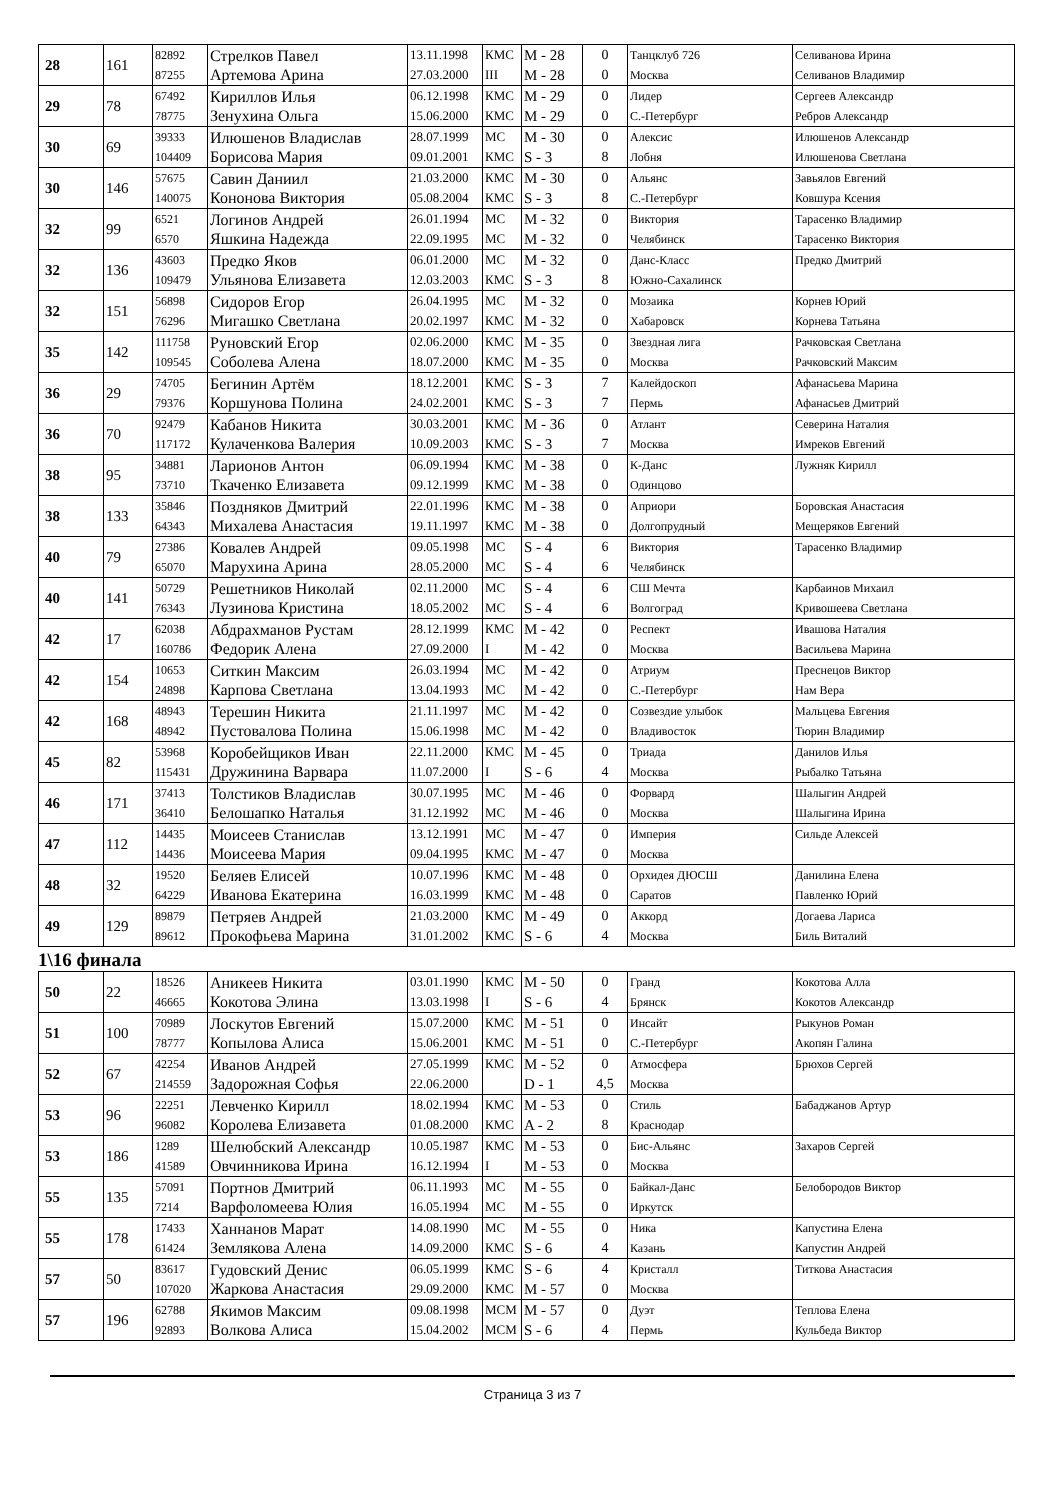| 28 | 161 | 82892 87255 | Стрелков Павел Артемова Арина | 13.11.1998 27.03.2000 | КМС III | M - 28 M - 28 | 0 0 | Танцклуб 726 Москва | Селиванова Ирина Селиванов Владимир |
| 29 | 78 | 67492 78775 | Кириллов Илья Зенухина Ольга | 06.12.1998 15.06.2000 | КМС КМС | M - 29 M - 29 | 0 0 | Лидер С.-Петербург | Сергеев Александр Ребров Александр |
| 30 | 69 | 39333 104409 | Илюшенов Владислав Борисова Мария | 28.07.1999 09.01.2001 | МС КМС | M - 30 S - 3 | 0 8 | Алексис Лобня | Илюшенов Александр Илюшенова Светлана |
| 30 | 146 | 57675 140075 | Савин Даниил Кононова Виктория | 21.03.2000 05.08.2004 | КМС КМС | M - 30 S - 3 | 0 8 | Альянс С.-Петербург | Завьялов Евгений Ковшура Ксения |
| 32 | 99 | 6521 6570 | Логинов Андрей Яшкина Надежда | 26.01.1994 22.09.1995 | МС МС | M - 32 M - 32 | 0 0 | Виктория Челябинск | Тарасенко Владимир Тарасенко Виктория |
| 32 | 136 | 43603 109479 | Предко Яков Ульянова Елизавета | 06.01.2000 12.03.2003 | МС КМС | M - 32 S - 3 | 0 8 | Данс-Класс Южно-Сахалинск | Предко Дмитрий |
| 32 | 151 | 56898 76296 | Сидоров Егор Мигашко Светлана | 26.04.1995 20.02.1997 | МС КМС | M - 32 M - 32 | 0 0 | Мозаика Хабаровск | Корнев Юрий Корнева Татьяна |
| 35 | 142 | 111758 109545 | Руновский Егор Соболева Алена | 02.06.2000 18.07.2000 | КМС КМС | M - 35 M - 35 | 0 0 | Звездная лига Москва | Рачковская Светлана Рачковский Максим |
| 36 | 29 | 74705 79376 | Бегинин Артём Коршунова Полина | 18.12.2001 24.02.2001 | КМС КМС | S - 3 S - 3 | 7 7 | Калейдоскоп Пермь | Афанасьева Марина Афанасьев Дмитрий |
| 36 | 70 | 92479 117172 | Кабанов Никита Кулаченкова Валерия | 30.03.2001 10.09.2003 | КМС КМС | M - 36 S - 3 | 0 7 | Атлант Москва | Северина Наталия Имреков Евгений |
| 38 | 95 | 34881 73710 | Ларионов Антон Ткаченко Елизавета | 06.09.1994 09.12.1999 | КМС КМС | M - 38 M - 38 | 0 0 | К-Данс Одинцово | Лужняк Кирилл |
| 38 | 133 | 35846 64343 | Поздняков Дмитрий Михалева Анастасия | 22.01.1996 19.11.1997 | КМС КМС | M - 38 M - 38 | 0 0 | Априори Долгопрудный | Боровская Анастасия Мещеряков Евгений |
| 40 | 79 | 27386 65070 | Ковалев Андрей Марухина Арина | 09.05.1998 28.05.2000 | МС МС | S - 4 S - 4 | 6 6 | Виктория Челябинск | Тарасенко Владимир |
| 40 | 141 | 50729 76343 | Решетников Николай Лузинова Кристина | 02.11.2000 18.05.2002 | МС МС | S - 4 S - 4 | 6 6 | СШ Мечта Волгоград | Карбаинов Михаил Кривошеева Светлана |
| 42 | 17 | 62038 160786 | Абдрахманов Рустам Федорик Алена | 28.12.1999 27.09.2000 | КМС I | M - 42 M - 42 | 0 0 | Респект Москва | Ивашова Наталия Васильева Марина |
| 42 | 154 | 10653 24898 | Ситкин Максим Карпова Светлана | 26.03.1994 13.04.1993 | МС МС | M - 42 M - 42 | 0 0 | Атриум С.-Петербург | Преснецов Виктор Нам Вера |
| 42 | 168 | 48943 48942 | Терешин Никита Пустовалова Полина | 21.11.1997 15.06.1998 | МС МС | M - 42 M - 42 | 0 0 | Созвездие улыбок Владивосток | Мальцева Евгения Тюрин Владимир |
| 45 | 82 | 53968 115431 | Коробейщиков Иван Дружинина Варвара | 22.11.2000 11.07.2000 | КМС I | M - 45 S - 6 | 0 4 | Триада Москва | Данилов Илья Рыбалко Татьяна |
| 46 | 171 | 37413 36410 | Толстиков Владислав Белошапко Наталья | 30.07.1995 31.12.1992 | МС МС | M - 46 M - 46 | 0 0 | Форвард Москва | Шалыгин Андрей Шалыгина Ирина |
| 47 | 112 | 14435 14436 | Моисеев Станислав Моисеева Мария | 13.12.1991 09.04.1995 | МС КМС | M - 47 M - 47 | 0 0 | Империя Москва | Сильде Алексей |
| 48 | 32 | 19520 64229 | Беляев Елисей Иванова Екатерина | 10.07.1996 16.03.1999 | КМС КМС | M - 48 M - 48 | 0 0 | Орхидея ДЮСШ Саратов | Данилина Елена Павленко Юрий |
| 49 | 129 | 89879 89612 | Петряев Андрей Прокофьева Марина | 21.03.2000 31.01.2002 | КМС КМС | M - 49 S - 6 | 0 4 | Аккорд Москва | Догаева Лариса Биль Виталий |
1\16 финала
| 50 | 22 | 18526 46665 | Аникеев Никита Кокотова Элина | 03.01.1990 13.03.1998 | КМС I | M - 50 S - 6 | 0 4 | Гранд Брянск | Кокотова Алла Кокотов Александр |
| 51 | 100 | 70989 78777 | Лоскутов Евгений Копылова Алиса | 15.07.2000 15.06.2001 | КМС КМС | M - 51 M - 51 | 0 0 | Инсайт С.-Петербург | Рыкунов Роман Акопян Галина |
| 52 | 67 | 42254 214559 | Иванов Андрей Задорожная Софья | 27.05.1999 22.06.2000 | КМС | M - 52 D - 1 | 0 4,5 | Атмосфера Москва | Брюхов Сергей |
| 53 | 96 | 22251 96082 | Левченко Кирилл Королева Елизавета | 18.02.1994 01.08.2000 | КМС КМС | M - 53 A - 2 | 0 8 | Стиль Краснодар | Бабаджанов Артур |
| 53 | 186 | 1289 41589 | Шелюбский Александр Овчинникова Ирина | 10.05.1987 16.12.1994 | КМС I | M - 53 M - 53 | 0 0 | Бис-Альянс Москва | Захаров Сергей |
| 55 | 135 | 57091 7214 | Портнов Дмитрий Варфоломеева Юлия | 06.11.1993 16.05.1994 | МС МС | M - 55 M - 55 | 0 0 | Байкал-Данс Иркутск | Белобородов Виктор |
| 55 | 178 | 17433 61424 | Ханнанов Марат Землякова Алена | 14.08.1990 14.09.2000 | МС КМС | M - 55 S - 6 | 0 4 | Ника Казань | Капустина Елена Капустин Андрей |
| 57 | 50 | 83617 107020 | Гудовский Денис Жаркова Анастасия | 06.05.1999 29.09.2000 | КМС КМС | S - 6 M - 57 | 4 0 | Кристалл Москва | Титкова Анастасия |
| 57 | 196 | 62788 92893 | Якимов Максим Волкова Алиса | 09.08.1998 15.04.2002 | МСМ МСМ | M - 57 S - 6 | 0 4 | Дуэт Пермь | Теплова Елена Кульбеда Виктор |
Страница 3 из 7